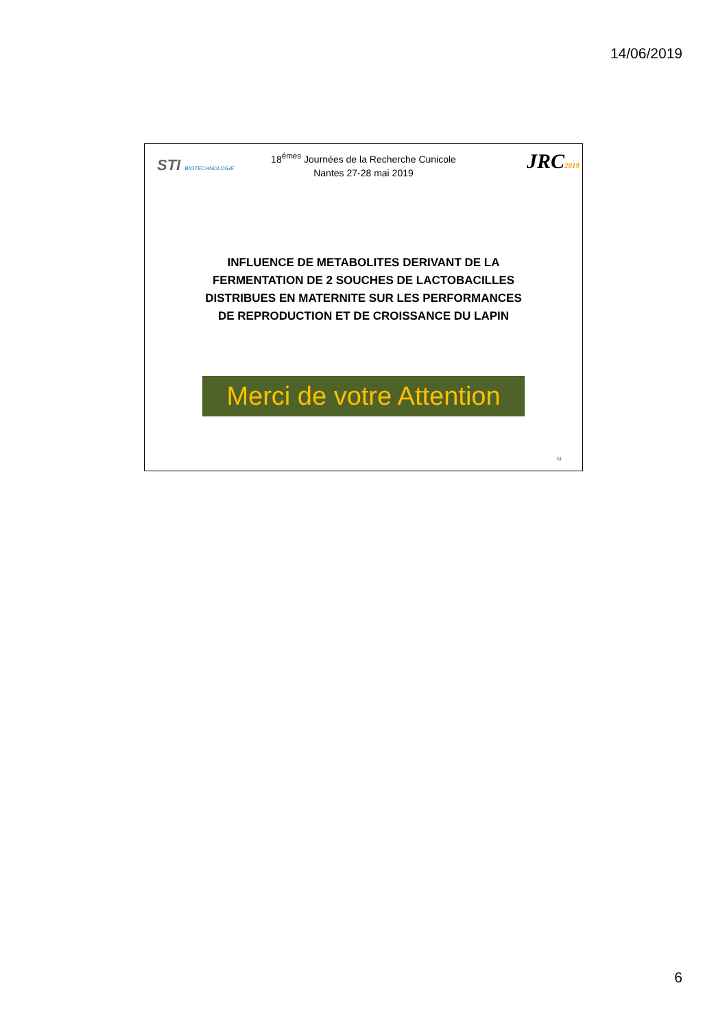14/06/2019
STI BIOTECHNOLOGIE JRC2019
18<sup>émes</sup> Journées de la Recherche Cunicole
Nantes 27-28 mai 2019
INFLUENCE DE METABOLITES DERIVANT DE LA
FERMENTATION DE 2 SOUCHES DE LACTOBACILLES
DISTRIBUES EN MATERNITE SUR LES PERFORMANCES
DE REPRODUCTION ET DE CROISSANCE DU LAPIN
Merci de votre Attention
11
6